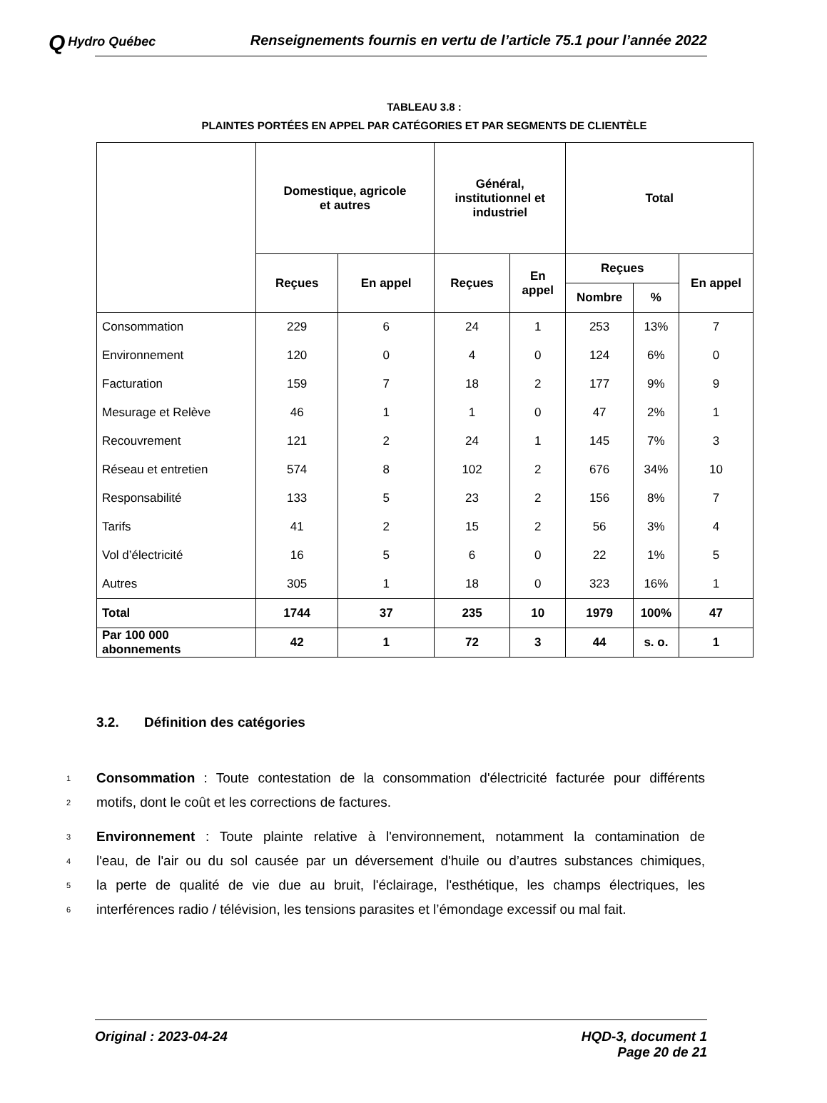Q Hydro Québec
Renseignements fournis en vertu de l’article 75.1 pour l’année 2022
TABLEAU 3.8 :
PLAINTES PORTÉES EN APPEL PAR CATÉGORIES ET PAR SEGMENTS DE CLIENTÈLE
| | Domestique, agricole et autres | | Général, institutionnel et industriel | | Total | | |
| --- | --- | --- | --- | --- | --- | --- | --- |
| | Reçues | En appel | Reçues | En appel | Reçues | | En appel |
| | | | | | Nombre | % | |
| Consommation | 229 | 6 | 24 | 1 | 253 | 13% | 7 |
| Environnement | 120 | 0 | 4 | 0 | 124 | 6% | 0 |
| Facturation | 159 | 7 | 18 | 2 | 177 | 9% | 9 |
| Mesurage et Relève | 46 | 1 | 1 | 0 | 47 | 2% | 1 |
| Recouvrement | 121 | 2 | 24 | 1 | 145 | 7% | 3 |
| Réseau et entretien | 574 | 8 | 102 | 2 | 676 | 34% | 10 |
| Responsabilité | 133 | 5 | 23 | 2 | 156 | 8% | 7 |
| Tarifs | 41 | 2 | 15 | 2 | 56 | 3% | 4 |
| Vol d’électricité | 16 | 5 | 6 | 0 | 22 | 1% | 5 |
| Autres | 305 | 1 | 18 | 0 | 323 | 16% | 1 |
| Total | 1744 | 37 | 235 | 10 | 1979 | 100% | 47 |
| Par 100 000 abonnements | 42 | 1 | 72 | 3 | 44 | s. o. | 1 |
3.2. Définition des catégories
1
Consommation : Toute contestation de la consommation d'électricité facturée pour différents
2
motifs, dont le coût et les corrections de factures.
3
Environnement : Toute plainte relative à l'environnement, notamment la contamination de
4
l'eau, de l'air ou du sol causée par un déversement d'huile ou d’autres substances chimiques,
5
la perte de qualité de vie due au bruit, l'éclairage, l'esthétique, les champs électriques, les
6
interférences radio / télévision, les tensions parasites et l’émondage excessif ou mal fait.
Original : 2023-04-24 HQD-3, document 1
Page 20 de 21